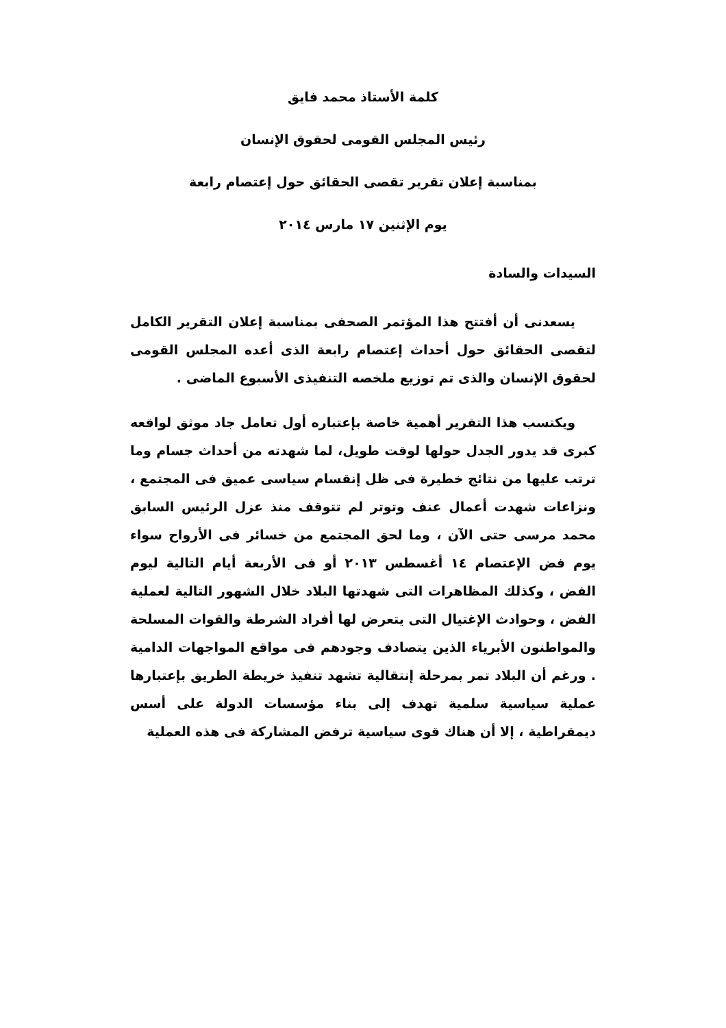كلمة الأستاذ محمد فايق
رئيس المجلس القومى لحقوق الإنسان
بمناسبة إعلان تقرير تقصى الحقائق حول إعتصام رابعة
يوم الإثنين ١٧ مارس ٢٠١٤
السيدات والسادة
يسعدنى أن أفتتح هذا المؤتمر الصحفى بمناسبة إعلان التقرير الكامل لتقصى الحقائق حول أحداث إعتصام رابعة الذى أعده المجلس القومى لحقوق الإنسان والذى تم توزيع ملخصه التنفيذى الأسبوع الماضى .
ويكتسب هذا التقرير أهمية خاصة بإعتباره أول تعامل جاد موثق لواقعه كبرى قد يدور الجدل حولها لوقت طويل، لما شهدته من أحداث جسام وما ترتب عليها من نتائج خطيرة فى ظل إنقسام سياسى عميق فى المجتمع ، ونزاعات شهدت أعمال عنف وتوتر لم تتوقف منذ عزل الرئيس السابق محمد مرسى حتى الآن ، وما لحق المجتمع من خسائر فى الأرواح سواء يوم فض الإعتصام ١٤ أغسطس ٢٠١٣ أو فى الأربعة أيام التالية ليوم الفض ، وكذلك المظاهرات التى شهدتها البلاد خلال الشهور التالية لعملية الفض ، وحوادث الإغتيال التى يتعرض لها أفراد الشرطة والقوات المسلحة والمواطنون الأبرياء الذين يتصادف وجودهم فى مواقع المواجهات الدامية . ورغم أن البلاد تمر بمرحلة إنتقالية تشهد تنفيذ خريطة الطريق بإعتبارها عملية سياسية سلمية تهدف إلى بناء مؤسسات الدولة على أسس ديمقراطية ، إلا أن هناك قوى سياسية ترفض المشاركة فى هذه العملية